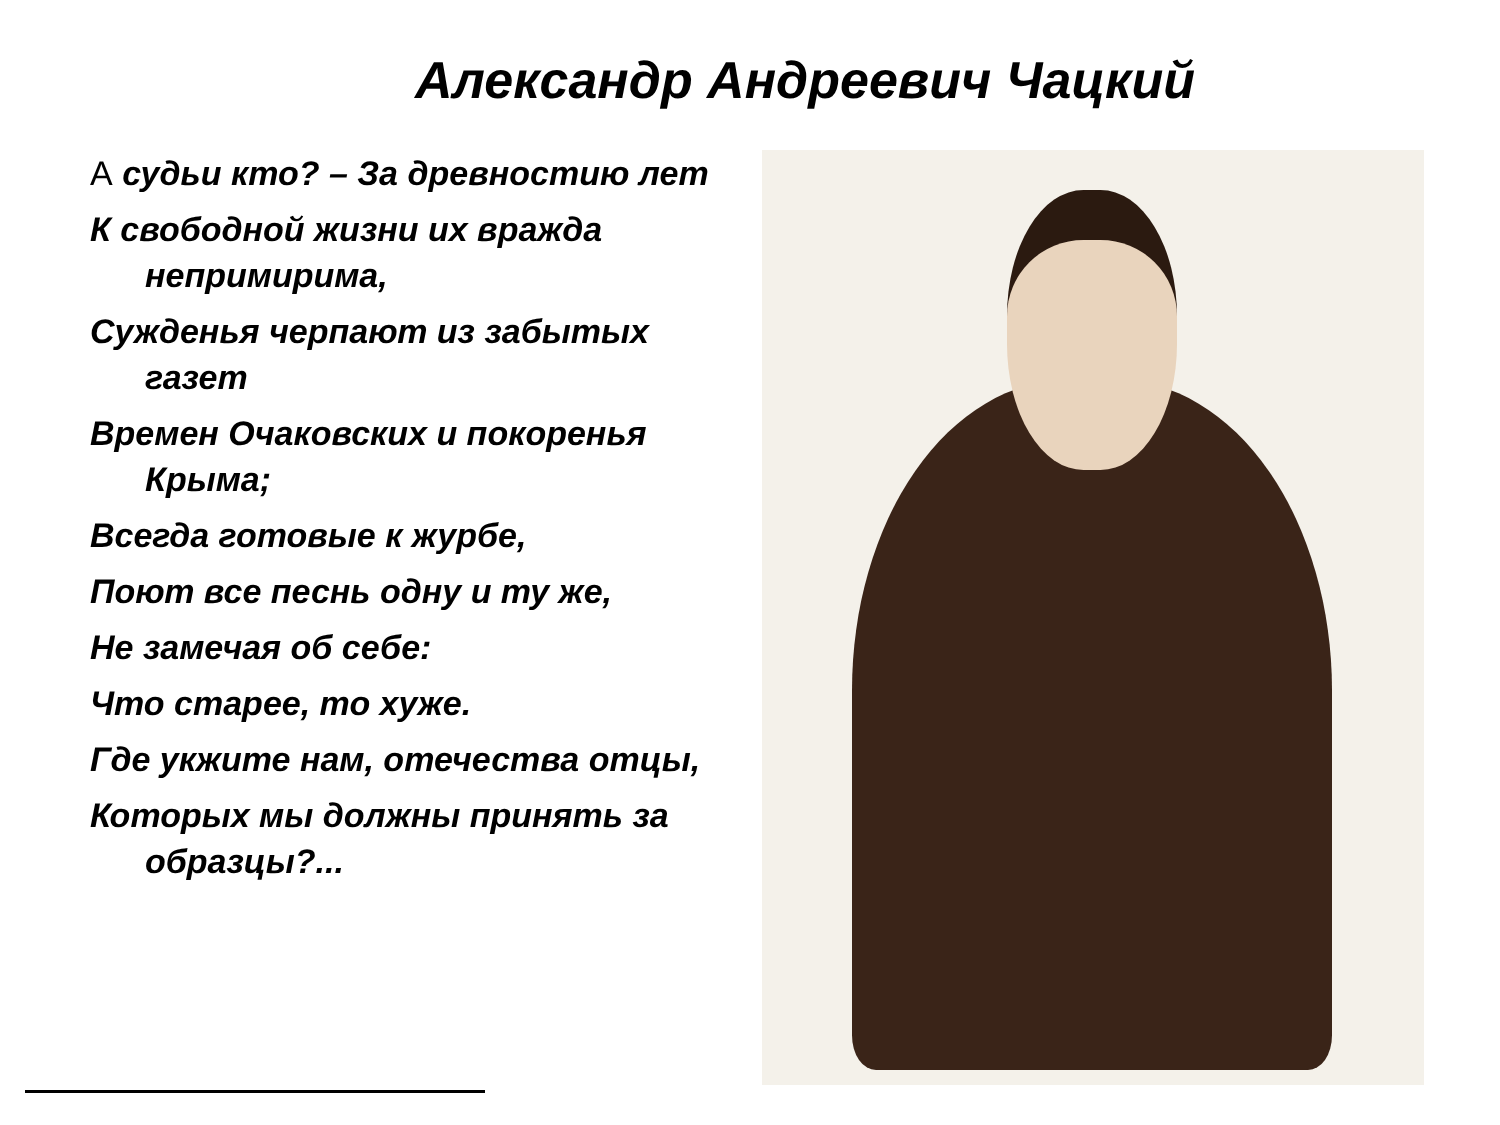Александр Андреевич Чацкий
А судьи кто? – За древностию лет
К свободной жизни их вражда непримирима,
Сужденья черпают из забытых газет
Времен Очаковских и покоренья Крыма;
Всегда готовые к журбе,
Поют все песнь одну и ту же,
Не замечая об себе:
Что старее, то хуже.
Где укжите нам, отечества отцы,
Которых мы должны принять за образцы?...